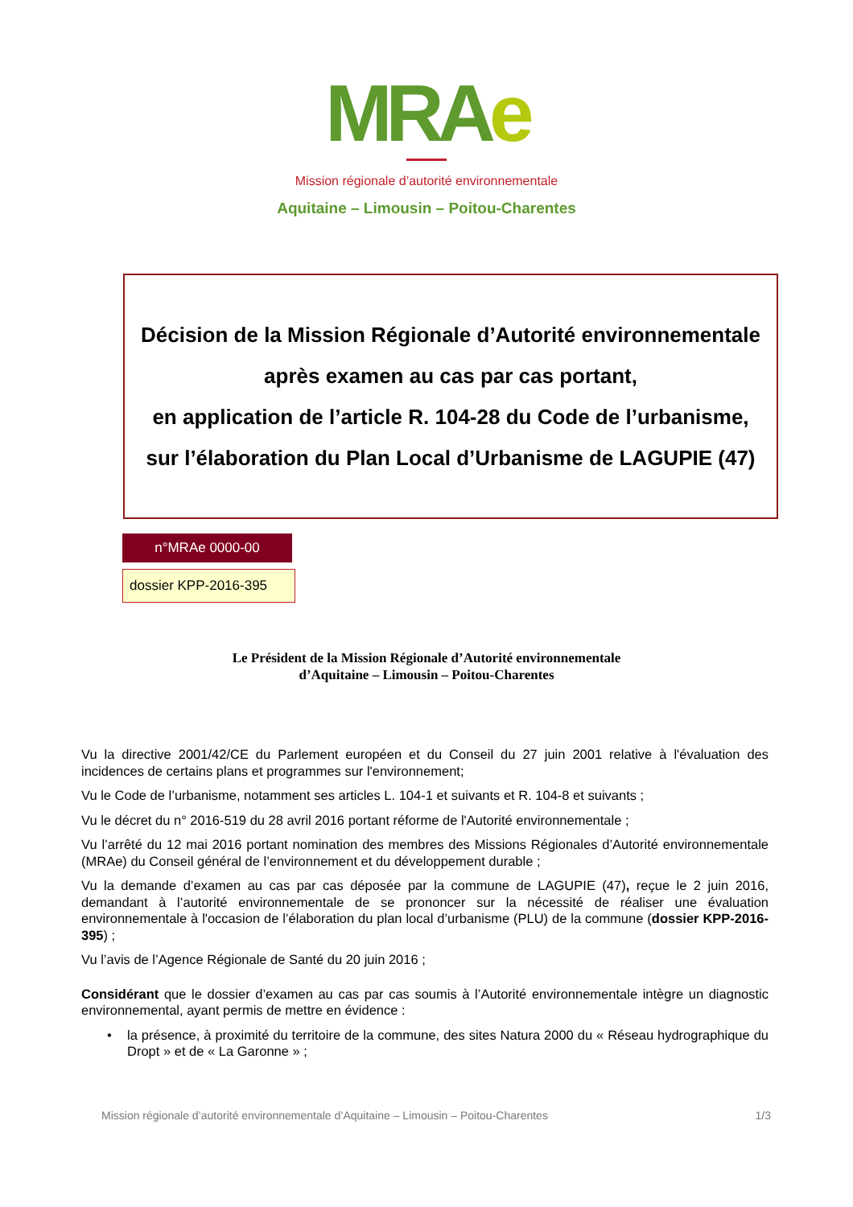MRA e
Mission régionale d’autorité environnementale
Aquitaine – Limousin – Poitou-Charentes
Décision de la Mission Régionale d’Autorité environnementale
après examen au cas par cas portant,
en application de l’article R. 104-28 du Code de l’urbanisme,
sur l’élaboration du Plan Local d’Urbanisme de LAGUPIE (47)
n°MRAe 0000-00
dossier KPP-2016-395
Le Président de la Mission Régionale d’Autorité environnementale
d’Aquitaine – Limousin – Poitou-Charentes
Vu la directive 2001/42/CE du Parlement européen et du Conseil du 27 juin 2001 relative à l'évaluation des incidences de certains plans et programmes sur l'environnement;
Vu le Code de l’urbanisme, notamment ses articles L. 104-1 et suivants et R. 104-8 et suivants ;
Vu le décret du n° 2016-519 du 28 avril 2016 portant réforme de l'Autorité environnementale ;
Vu l’arrêté du 12 mai 2016 portant nomination des membres des Missions Régionales d’Autorité environnementale (MRAe) du Conseil général de l’environnement et du développement durable ;
Vu la demande d’examen au cas par cas déposée par la commune de LAGUPIE (47), reçue le 2 juin 2016, demandant à l’autorité environnementale de se prononcer sur la nécessité de réaliser une évaluation environnementale à l'occasion de l’élaboration du plan local d’urbanisme (PLU) de la commune (dossier KPP-2016-395) ;
Vu l’avis de l’Agence Régionale de Santé du 20 juin 2016 ;
Considérant que le dossier d’examen au cas par cas soumis à l’Autorité environnementale intègre un diagnostic environnemental, ayant permis de mettre en évidence :
• la présence, à proximité du territoire de la commune, des sites Natura 2000 du « Réseau hydrographique du Dropt » et de « La Garonne » ;
Mission régionale d’autorité environnementale d’Aquitaine – Limousin – Poitou-Charentes 1/3